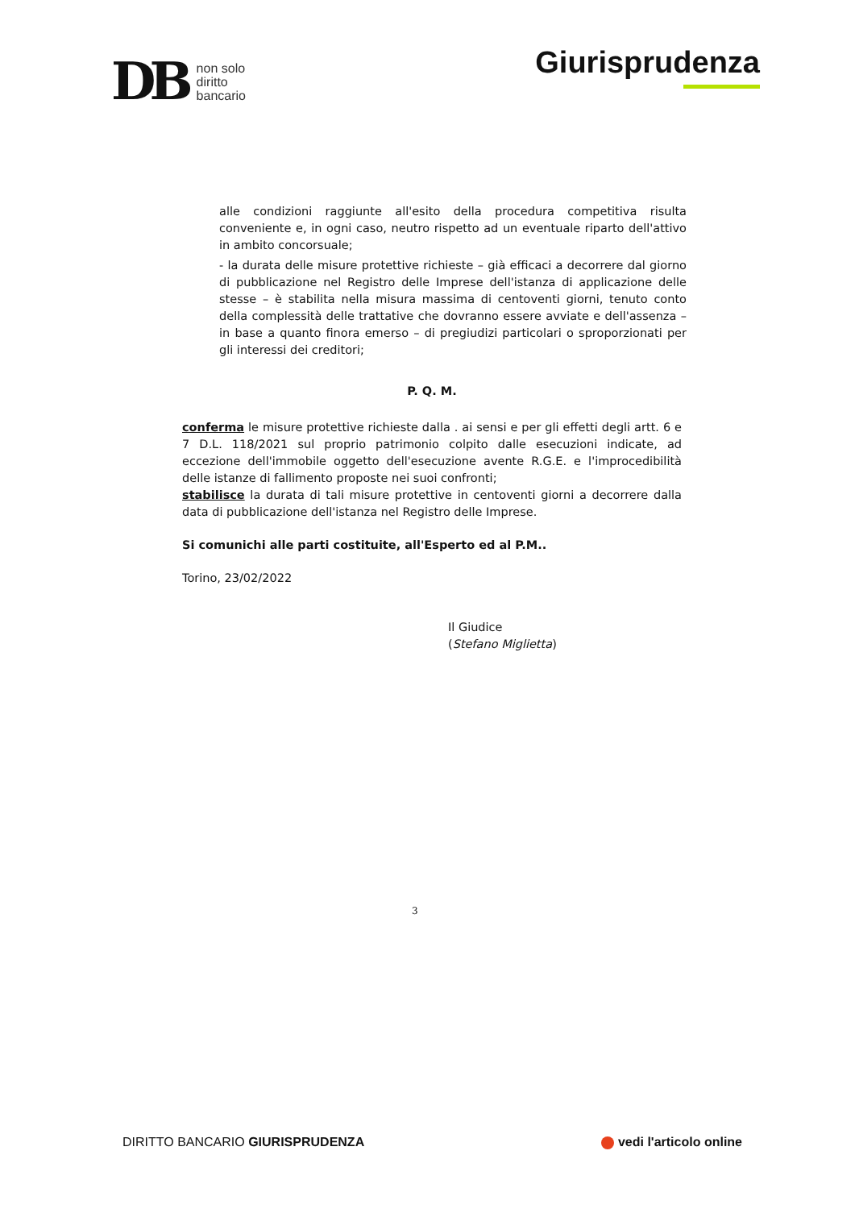DB non solo
diritto
bancario
Giurisprudenza
alle condizioni raggiunte all'esito della procedura competitiva risulta conveniente e, in ogni caso, neutro rispetto ad un eventuale riparto dell'attivo in ambito concorsuale;
- la durata delle misure protettive richieste – già efficaci a decorrere dal giorno di pubblicazione nel Registro delle Imprese dell'istanza di applicazione delle stesse – è stabilita nella misura massima di centoventi giorni, tenuto conto della complessità delle trattative che dovranno essere avviate e dell'assenza – in base a quanto finora emerso – di pregiudizi particolari o sproporzionati per gli interessi dei creditori;
P. Q. M.
conferma le misure protettive richieste dalla . ai sensi e per gli effetti degli artt. 6 e 7 D.L. 118/2021 sul proprio patrimonio colpito dalle esecuzioni indicate, ad eccezione dell'immobile oggetto dell'esecuzione avente R.G.E. e l'improcedibilità delle istanze di fallimento proposte nei suoi confronti;
stabilisce la durata di tali misure protettive in centoventi giorni a decorrere dalla data di pubblicazione dell'istanza nel Registro delle Imprese.
Si comunichi alle parti costituite, all'Esperto ed al P.M..
Torino, 23/02/2022
Il Giudice
(Stefano Miglietta)
3
DIRITTO BANCARIO GIURISPRUDENZA vedi l'articolo online